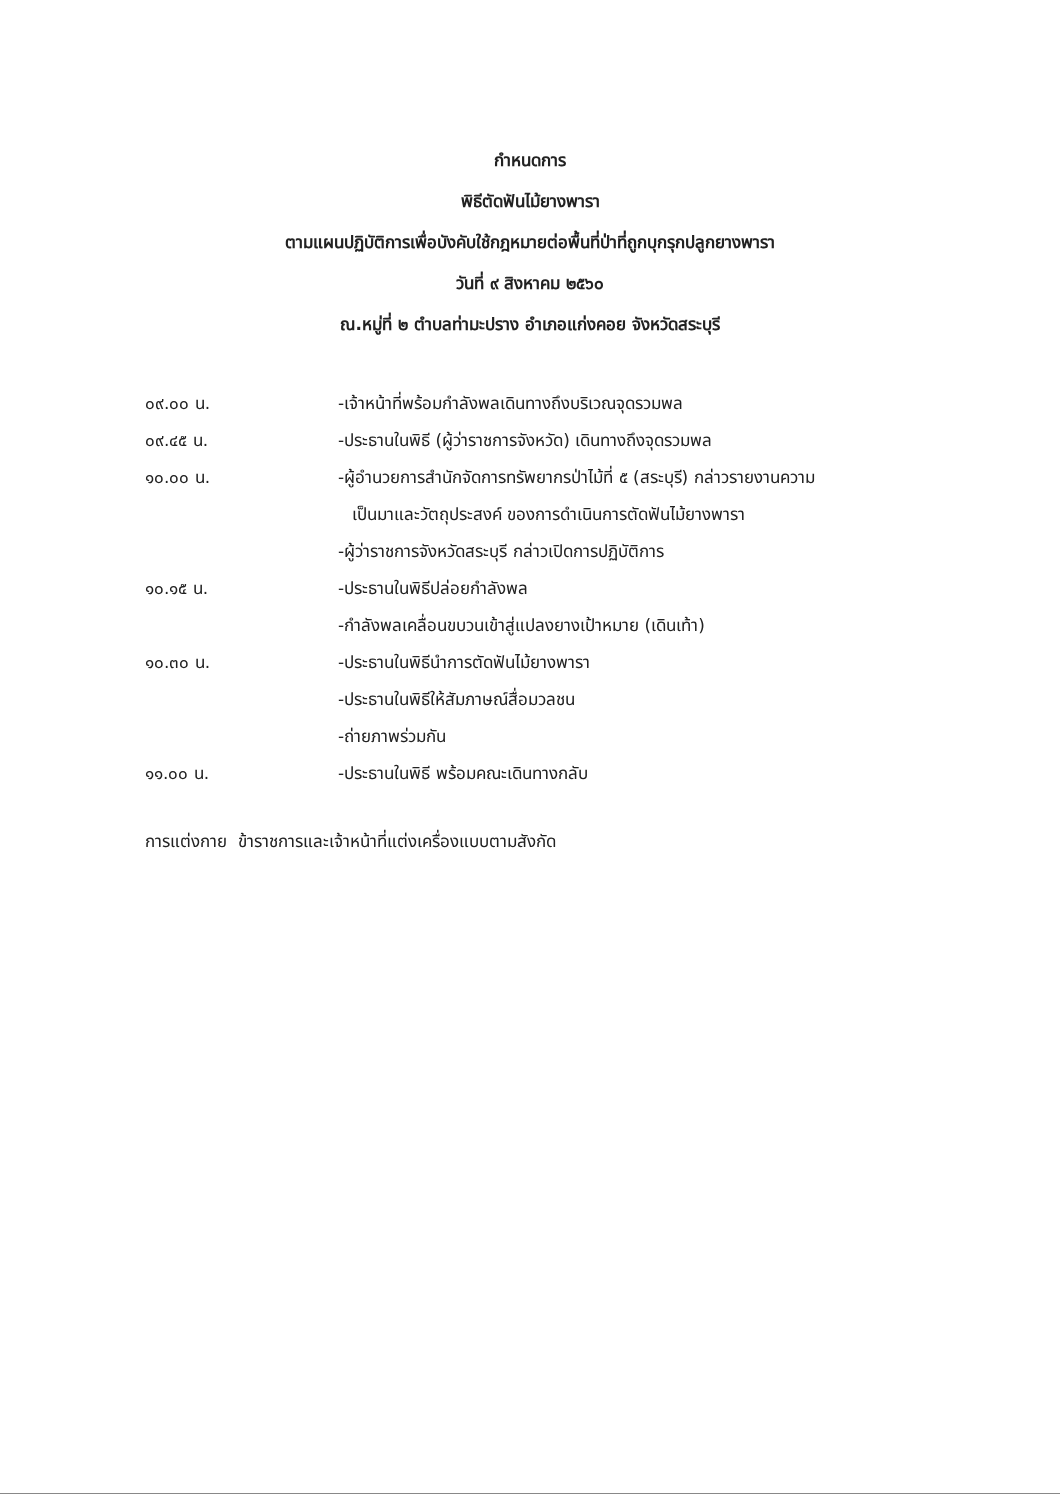กำหนดการ
พิธีตัดฟันไม้ยางพารา
ตามแผนปฏิบัติการเพื่อบังคับใช้กฎหมายต่อพื้นที่ป่าที่ถูกบุกรุกปลูกยางพารา
วันที่ ๙ สิงหาคม ๒๕๖๐
ณ.หมู่ที่ ๒ ตำบลท่ามะปราง อำเภอแก่งคอย จังหวัดสระบุรี
๐๙.๐๐ น. -เจ้าหน้าที่พร้อมกำลังพลเดินทางถึงบริเวณจุดรวมพล
๐๙.๔๕ น. -ประธานในพิธี (ผู้ว่าราชการจังหวัด) เดินทางถึงจุดรวมพล
๑๐.๐๐ น. -ผู้อำนวยการสำนักจัดการทรัพยากรป่าไม้ที่ ๕ (สระบุรี) กล่าวรายงานความ
เป็นมาและวัตถุประสงค์ ของการดำเนินการตัดฟันไม้ยางพารา
-ผู้ว่าราชการจังหวัดสระบุรี กล่าวเปิดการปฏิบัติการ
๑๐.๑๕ น. -ประธานในพิธีปล่อยกำลังพล
-กำลังพลเคลื่อนขบวนเข้าสู่แปลงยางเป้าหมาย (เดินเท้า)
๑๐.๓๐ น. -ประธานในพิธีนำการตัดฟันไม้ยางพารา
-ประธานในพิธีให้สัมภาษณ์สื่อมวลชน
-ถ่ายภาพร่วมกัน
๑๑.๐๐ น. -ประธานในพิธี พร้อมคณะเดินทางกลับ
การแต่งกาย ข้าราชการและเจ้าหน้าที่แต่งเครื่องแบบตามสังกัด